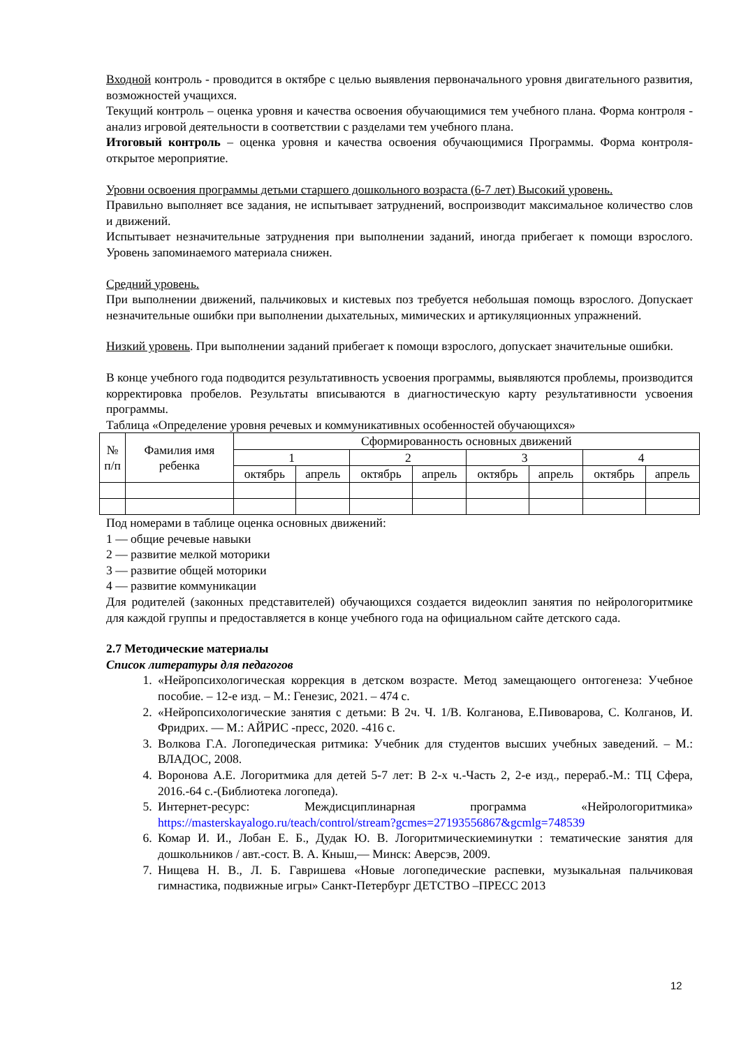Входной контроль - проводится в октябре с целью выявления первоначального уровня двигательного развития, возможностей учащихся.
Текущий контроль – оценка уровня и качества освоения обучающимися тем учебного плана. Форма контроля - анализ игровой деятельности в соответствии с разделами тем учебного плана.
Итоговый контроль – оценка уровня и качества освоения обучающимися Программы. Форма контроля- открытое мероприятие.
Уровни освоения программы детьми старшего дошкольного возраста (6-7 лет) Высокий уровень.
Правильно выполняет все задания, не испытывает затруднений, воспроизводит максимальное количество слов и движений.
Испытывает незначительные затруднения при выполнении заданий, иногда прибегает к помощи взрослого. Уровень запоминаемого материала снижен.
Средний уровень.
При выполнении движений, пальчиковых и кистевых поз требуется небольшая помощь взрослого. Допускает незначительные ошибки при выполнении дыхательных, мимических и артикуляционных упражнений.
Низкий уровень. При выполнении заданий прибегает к помощи взрослого, допускает значительные ошибки.
В конце учебного года подводится результативность усвоения программы, выявляются проблемы, производится корректировка пробелов. Результаты вписываются в диагностическую карту результативности усвоения программы.
Таблица «Определение уровня речевых и коммуникативных особенностей обучающихся»
| № п/п | Фамилия имя ребенка | Сформированность основных движений | | | | | | | |
| | | 1 | | 2 | | 3 | | 4 | |
| | | октябрь | апрель | октябрь | апрель | октябрь | апрель | октябрь | апрель |
Под номерами в таблице оценка основных движений:
1 — общие речевые навыки
2 — развитие мелкой моторики
3 — развитие общей моторики
4 — развитие коммуникации
Для родителей (законных представителей) обучающихся создается видеоклип занятия по нейрологоритмике для каждой группы и предоставляется в конце учебного года на официальном сайте детского сада.
2.7 Методические материалы
Список литературы для педагогов
1. «Нейропсихологическая коррекция в детском возрасте. Метод замещающего онтогенеза: Учебное пособие. – 12-е изд. – М.: Генезис, 2021. – 474 с.
2. «Нейропсихологические занятия с детьми: В 2ч. Ч. 1/В. Колганова, Е.Пивоварова, С. Колганов, И. Фридрих. — М.: АЙРИС -пресс, 2020. -416 с.
3. Волкова Г.А. Логопедическая ритмика: Учебник для студентов высших учебных заведений. – М.: ВЛАДОС, 2008.
4. Воронова А.Е. Логоритмика для детей 5-7 лет: В 2-х ч.-Часть 2, 2-е изд., перераб.-М.: ТЦ Сфера, 2016.-64 с.-(Библиотека логопеда).
5. Интернет-ресурс: Междисциплинарная программа «Нейрологоритмика» https://masterskayalogo.ru/teach/control/stream?gcmes=27193556867&gcmlg=748539
6. Комар И. И., Лобан Е. Б., Дудак Ю. В. Логоритмическиеминутки : тематические занятия для дошкольников / авт.-сост. В. А. Кныш,— Минск: Аверсэв, 2009.
7. Нищева Н. В., Л. Б. Гавришева «Новые логопедические распевки, музыкальная пальчиковая гимнастика, подвижные игры» Санкт-Петербург ДЕТСТВО –ПРЕСС 2013
12